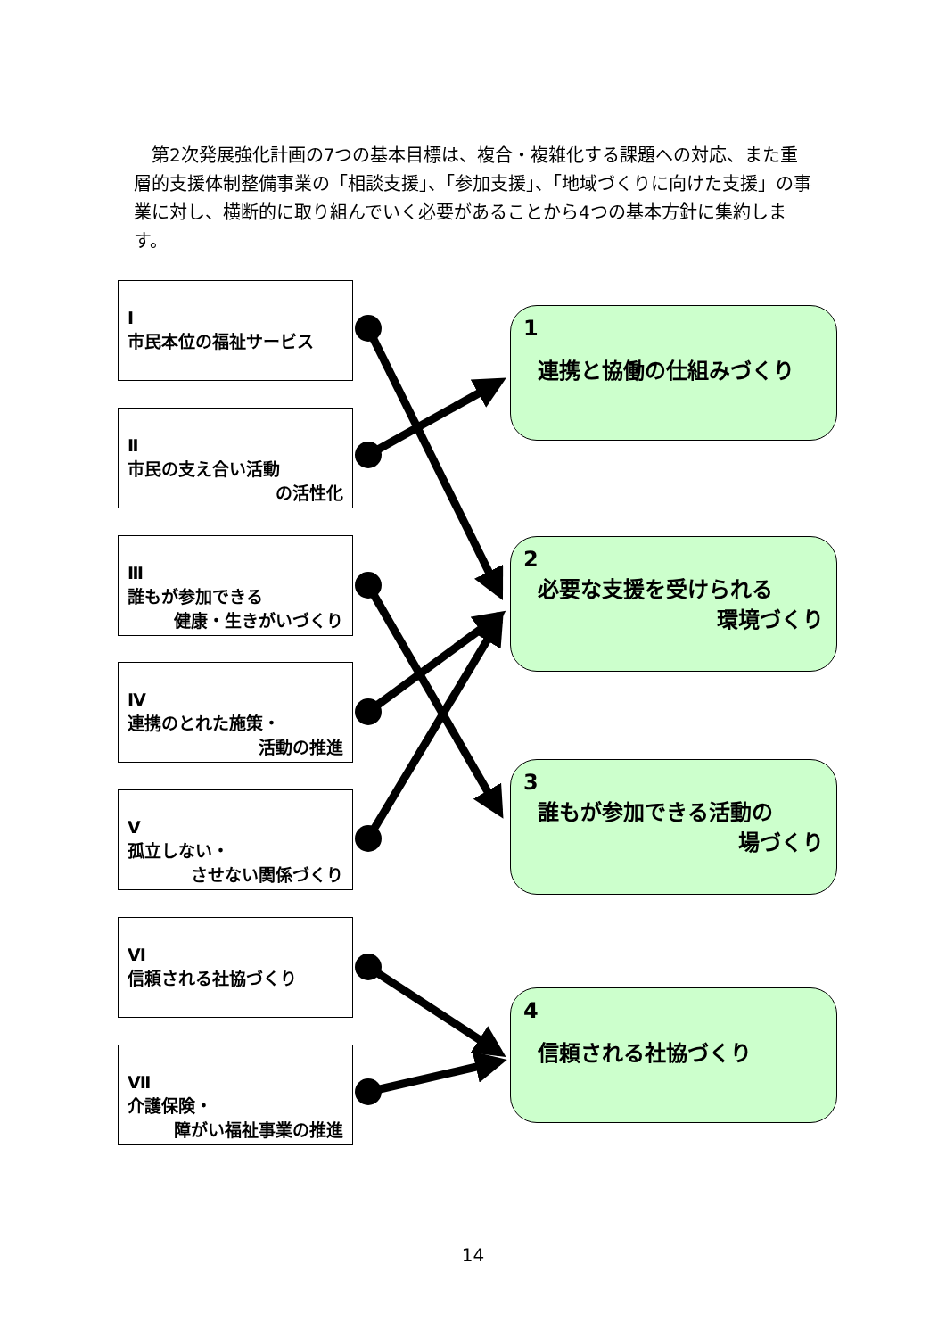第2次発展強化計画の7つの基本目標は、複合・複雑化する課題への対応、また重層的支援体制整備事業の「相談支援」、「参加支援」、「地域づくりに向けた支援」の事業に対し、横断的に取り組んでいく必要があることから4つの基本方針に集約します。
Ⅰ
市民本位の福祉サービス
Ⅱ
市民の支え合い活動
の活性化
Ⅲ
誰もが参加できる
健康・生きがいづくり
Ⅳ
連携のとれた施策・
活動の推進
Ⅴ
孤立しない・
させない関係づくり
Ⅵ
信頼される社協づくり
Ⅶ
介護保険・
障がい福祉事業の推進
1
連携と協働の仕組みづくり
2
必要な支援を受けられる
環境づくり
3
誰もが参加できる活動の
場づくり
4
信頼される社協づくり
14